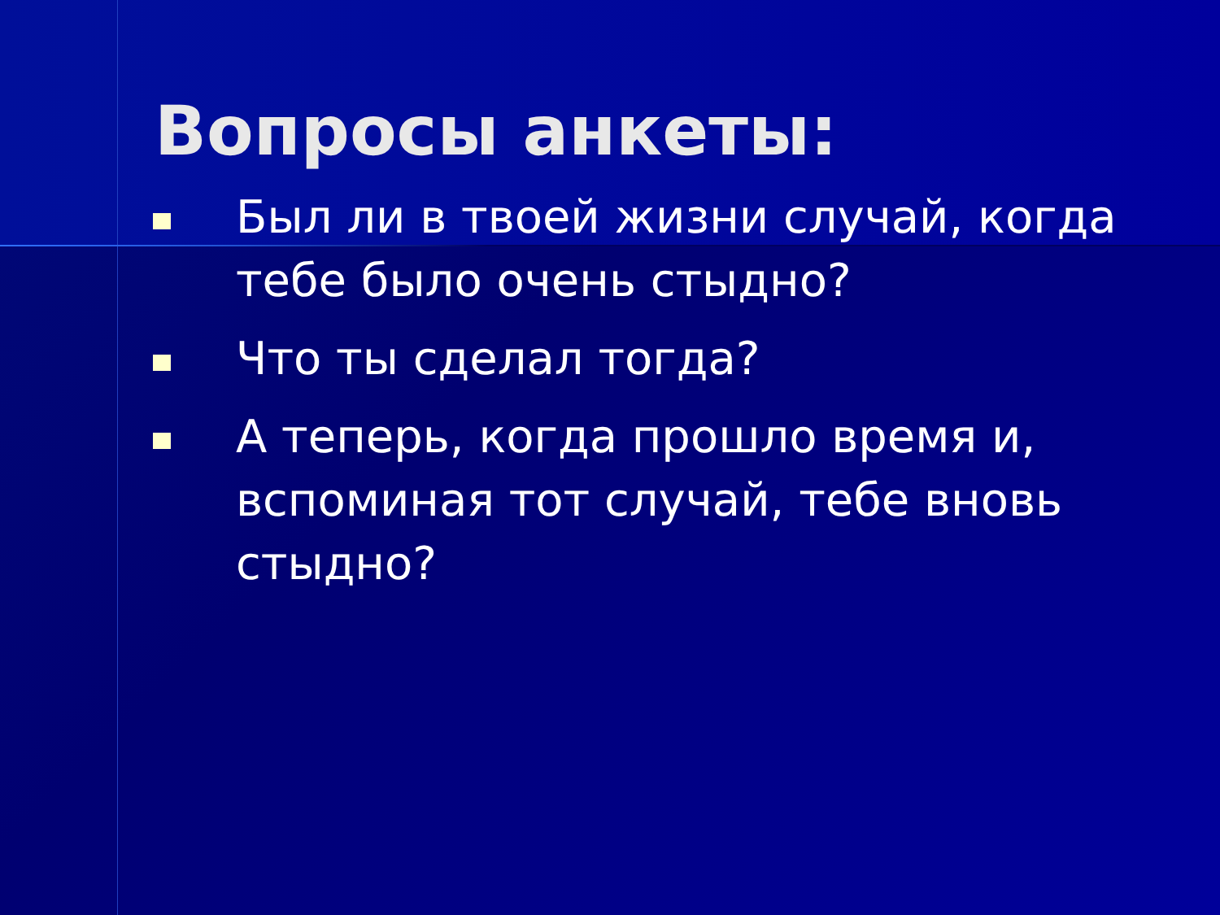Вопросы анкеты:
Был ли в твоей жизни случай, когда тебе было очень стыдно?
Что ты сделал тогда?
А теперь, когда прошло время и, вспоминая тот случай, тебе вновь стыдно?